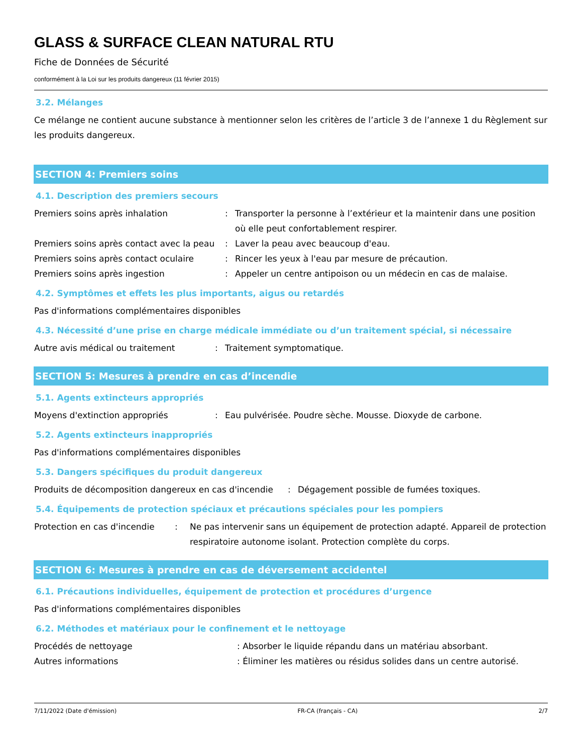GLASS & SURFACE CLEAN NATURAL RTU
Fiche de Données de Sécurité
conformément à la Loi sur les produits dangereux (11 février 2015)
3.2. Mélanges
Ce mélange ne contient aucune substance à mentionner selon les critères de l’article 3 de l’annexe 1 du Règlement sur les produits dangereux.
SECTION 4: Premiers soins
4.1. Description des premiers secours
Premiers soins après inhalation : Transporter la personne à l’extérieur et la maintenir dans une position où elle peut confortablement respirer.
Premiers soins après contact avec la peau
: Laver la peau avec beaucoup d'eau.
Premiers soins après contact oculaire : Rincer les yeux à l'eau par mesure de précaution.
Premiers soins après ingestion : Appeler un centre antipoison ou un médecin en cas de malaise.
4.2. Symptômes et effets les plus importants, aigus ou retardés
Pas d'informations complémentaires disponibles
4.3. Nécessité d’une prise en charge médicale immédiate ou d’un traitement spécial, si nécessaire
Autre avis médical ou traitement : Traitement symptomatique.
SECTION 5: Mesures à prendre en cas d’incendie
5.1. Agents extincteurs appropriés
Moyens d'extinction appropriés : Eau pulvérisée. Poudre sèche. Mousse. Dioxyde de carbone.
5.2. Agents extincteurs inappropriés
Pas d'informations complémentaires disponibles
5.3. Dangers spécifiques du produit dangereux
Produits de décomposition dangereux en cas d'incendie
: Dégagement possible de fumées toxiques.
5.4. Équipements de protection spéciaux et précautions spéciales pour les pompiers
Protection en cas d'incendie
: Ne pas intervenir sans un équipement de protection adapté. Appareil de protection respiratoire autonome isolant. Protection complète du corps.
SECTION 6: Mesures à prendre en cas de déversement accidentel
6.1. Précautions individuelles, équipement de protection et procédures d’urgence
Pas d'informations complémentaires disponibles
6.2. Méthodes et matériaux pour le confinement et le nettoyage
Procédés de nettoyage : Absorber le liquide répandu dans un matériau absorbant.
Autres informations : Éliminer les matières ou résidus solides dans un centre autorisé.
7/11/2022 (Date d'émission) FR-CA (français - CA) 2/7